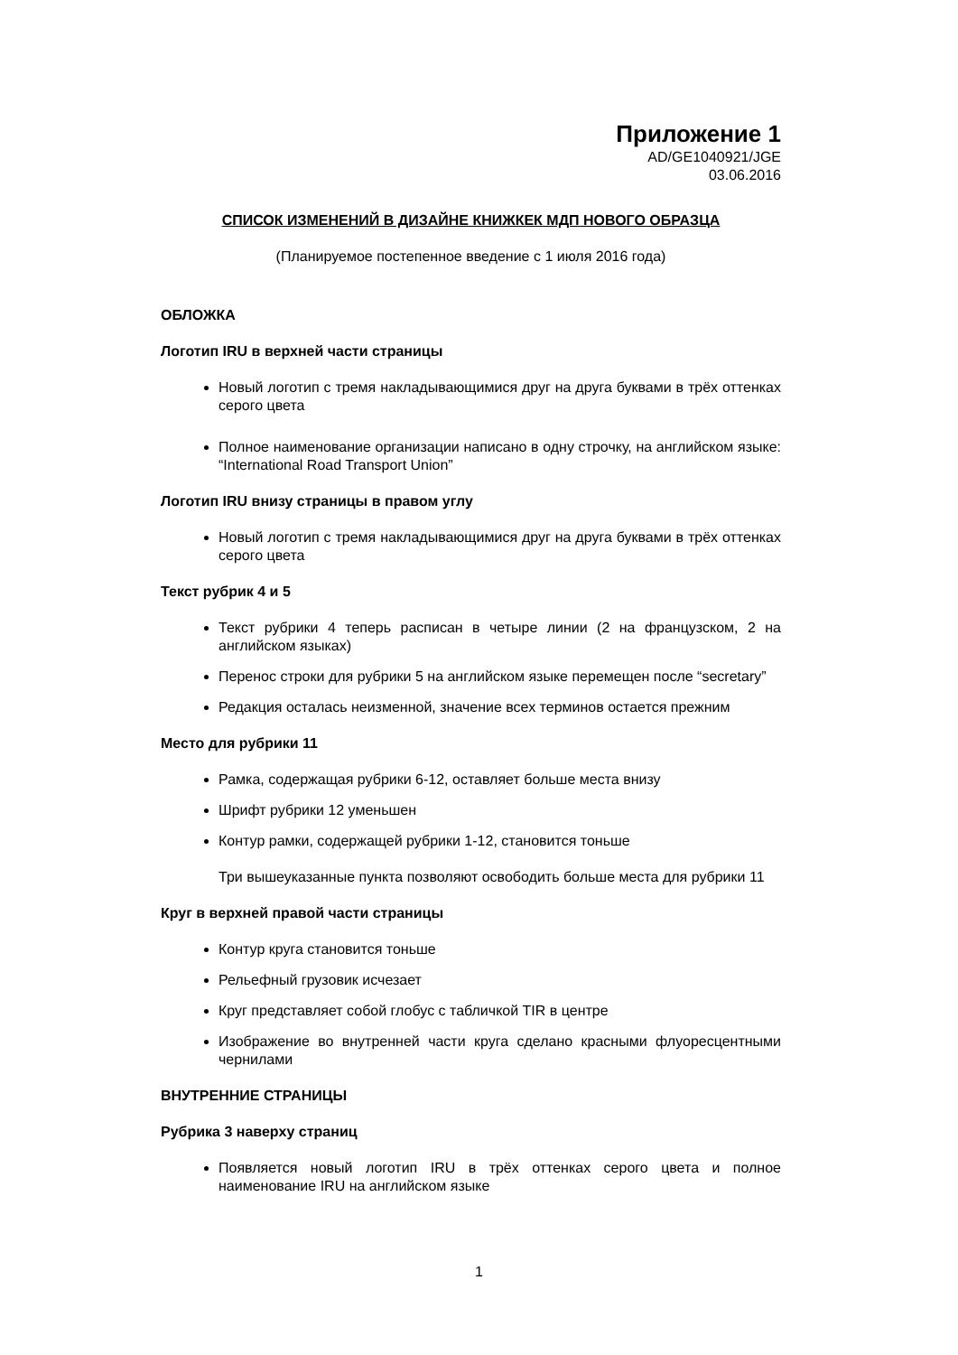Приложение 1
AD/GE1040921/JGE
03.06.2016
СПИСОК ИЗМЕНЕНИЙ В ДИЗАЙНЕ КНИЖКЕК МДП НОВОГО ОБРАЗЦА
(Планируемое постепенное введение с 1 июля 2016 года)
ОБЛОЖКА
Логотип IRU в верхней части страницы
Новый логотип с тремя накладывающимися друг на друга буквами в трёх оттенках серого цвета
Полное наименование организации написано в одну строчку, на английском языке: “International Road Transport Union”
Логотип IRU внизу страницы в правом углу
Новый логотип с тремя накладывающимися друг на друга буквами в трёх оттенках серого цвета
Текст рубрик 4 и 5
Текст рубрики 4 теперь расписан в четыре линии (2 на французском, 2 на английском языках)
Перенос строки для рубрики 5 на английском языке перемещен после “secretary”
Редакция осталась неизменной, значение всех терминов остается прежним
Место для рубрики 11
Рамка, содержащая рубрики 6-12, оставляет больше места внизу
Шрифт рубрики 12 уменьшен
Контур рамки, содержащей рубрики 1-12, становится тоньше
Три вышеуказанные пункта позволяют освободить больше места для рубрики 11
Круг в верхней правой части страницы
Контур круга становится тоньше
Рельефный грузовик исчезает
Круг представляет собой глобус с табличкой TIR в центре
Изображение во внутренней части круга сделано красными флуоресцентными чернилами
ВНУТРЕННИЕ СТРАНИЦЫ
Рубрика 3 наверху страниц
Появляется новый логотип IRU в трёх оттенках серого цвета и полное наименование IRU на английском языке
1